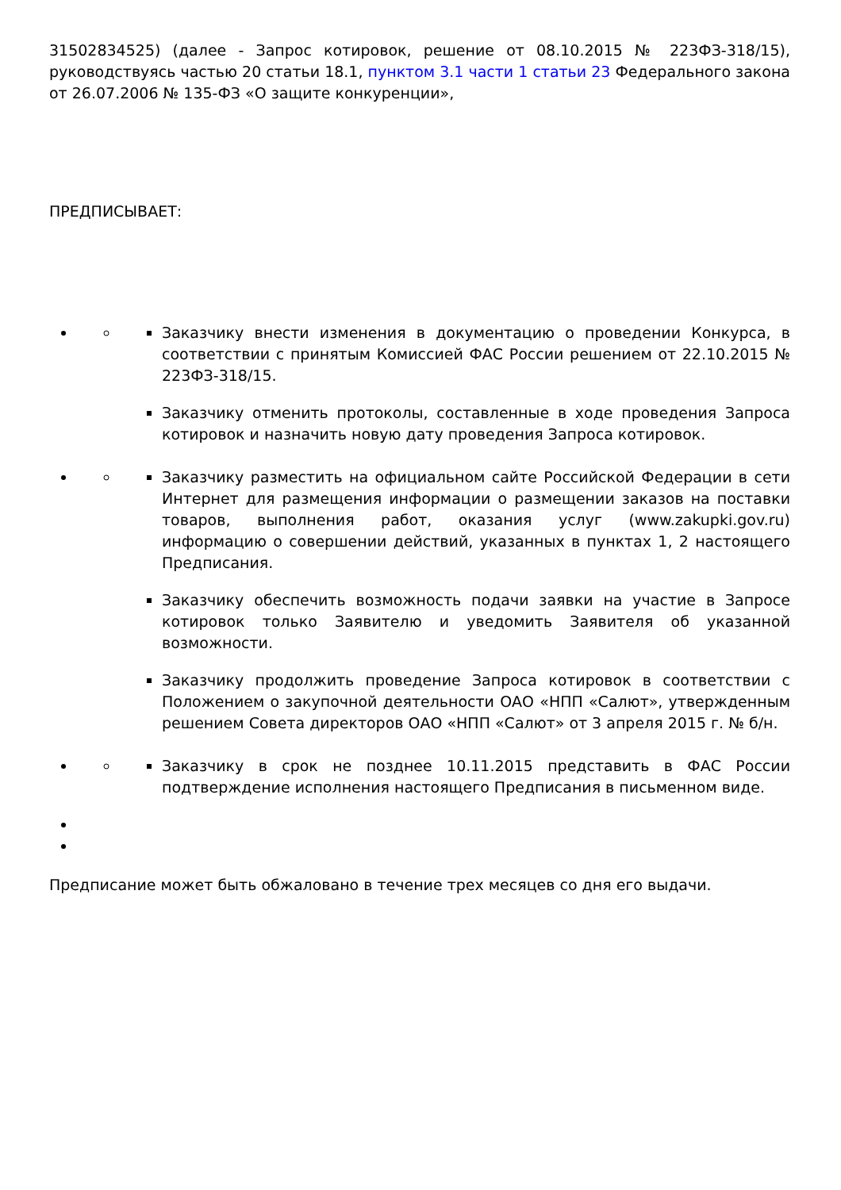31502834525) (далее - Запрос котировок, решение от 08.10.2015 № 223ФЗ-318/15), руководствуясь частью 20 статьи 18.1, пунктом 3.1 части 1 статьи 23 Федерального закона от 26.07.2006 № 135-ФЗ «О защите конкуренции»,
ПРЕДПИСЫВАЕТ:
Заказчику внести изменения в документацию о проведении Конкурса, в соответствии с принятым Комиссией ФАС России решением от 22.10.2015 № 223ФЗ-318/15.
Заказчику отменить протоколы, составленные в ходе проведения Запроса котировок и назначить новую дату проведения Запроса котировок.
Заказчику разместить на официальном сайте Российской Федерации в сети Интернет для размещения информации о размещении заказов на поставки товаров, выполнения работ, оказания услуг (www.zakupki.gov.ru) информацию о совершении действий, указанных в пунктах 1, 2 настоящего Предписания.
Заказчику обеспечить возможность подачи заявки на участие в Запросе котировок только Заявителю и уведомить Заявителя об указанной возможности.
Заказчику продолжить проведение Запроса котировок в соответствии с Положением о закупочной деятельности ОАО «НПП «Салют», утвержденным решением Совета директоров ОАО «НПП «Салют» от 3 апреля 2015 г. № б/н.
Заказчику в срок не позднее 10.11.2015 представить в ФАС России подтверждение исполнения настоящего Предписания в письменном виде.
Предписание может быть обжаловано в течение трех месяцев со дня его выдачи.